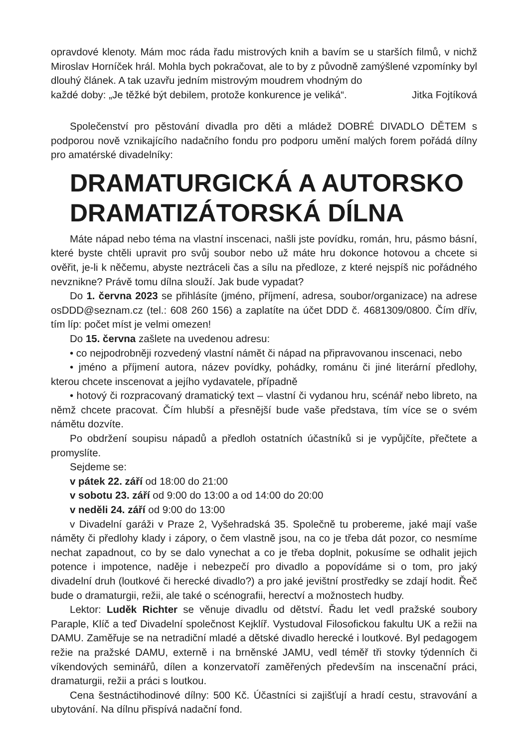opravdové klenoty. Mám moc ráda řadu mistrových knih a bavím se u starších filmů, v nichž Miroslav Horníček hrál. Mohla bych pokračovat, ale to by z původně zamýšlené vzpomínky byl dlouhý článek. A tak uzavřu jedním mistrovým moudrem vhodným do
každé doby: „Je těžké být debilem, protože konkurence je veliká“. Jitka Fojtíková
Společenství pro pěstování divadla pro děti a mládež DOBRÉ DIVADLO DĚTEM s podporou nově vznikajícího nadačního fondu pro podporu umění malých forem pořádá dílny pro amatérské divadelníky:
DRAMATURGICKÁ A AUTORSKO DRAMATIZÁTORSKÁ DÍLNA
Máte nápad nebo téma na vlastní inscenaci, našli jste povídku, román, hru, pásmo básní, které byste chtěli upravit pro svůj soubor nebo už máte hru dokonce hotovou a chcete si ověřit, je-li k něčemu, abyste neztráceli čas a sílu na předloze, z které nejspíš nic pořádného nevznikne? Právě tomu dílna slouží. Jak bude vypadat?
Do 1. června 2023 se přihlásíte (jméno, příjmení, adresa, soubor/organizace) na adrese osDDD@seznam.cz (tel.: 608 260 156) a zaplatíte na účet DDD č. 4681309/0800. Čím dřív, tím líp: počet míst je velmi omezen!
Do 15. června zašlete na uvedenou adresu:
• co nejpodrobněji rozvedený vlastní námět či nápad na připravovanou inscenaci, nebo
• jméno a příjmení autora, název povídky, pohádky, románu či jiné literární předlohy, kterou chcete inscenovat a jejího vydavatele, případně
• hotový či rozpracovaný dramatický text – vlastní či vydanou hru, scénář nebo libreto, na němž chcete pracovat. Čím hlubší a přesnější bude vaše představa, tím více se o svém námětu dozvíte.
Po obdržení soupisu nápadů a předloh ostatních účastníků si je vypůjčíte, přečtete a promyslíte.
Sejdeme se:
v pátek 22. září od 18:00 do 21:00
v sobotu 23. září od 9:00 do 13:00 a od 14:00 do 20:00
v neděli 24. září od 9:00 do 13:00
v Divadelní garáži v Praze 2, Vyšehradská 35. Společně tu probereme, jaké mají vaše náměty či předlohy klady i zápory, o čem vlastně jsou, na co je třeba dát pozor, co nesmíme nechat zapadnout, co by se dalo vynechat a co je třeba doplnit, pokusíme se odhalit jejich potence i impotence, naděje i nebezpečí pro divadlo a popovídáme si o tom, pro jaký divadelní druh (loutkové či herecké divadlo?) a pro jaké jevištní prostředky se zdají hodit. Řeč bude o dramaturgii, režii, ale také o scénografii, herectví a možnostech hudby.
Lektor: Luděk Richter se věnuje divadlu od dětství. Řadu let vedl pražské soubory Paraple, Klíč a teď Divadelní společnost Kejklíř. Vystudoval Filosofickou fakultu UK a režii na DAMU. Zaměřuje se na netradiční mladé a dětské divadlo herecké i loutkové. Byl pedagogem režie na pražské DAMU, externě i na brněnské JAMU, vedl téměř tři stovky týdenních či víkendových seminářů, dílen a konzervatoří zaměřených především na inscenační práci, dramaturgii, režii a práci s loutkou.
Cena šestnáctihodinové dílny: 500 Kč. Účastníci si zajišťují a hradí cestu, stravování a ubytování. Na dílnu přispívá nadační fond.